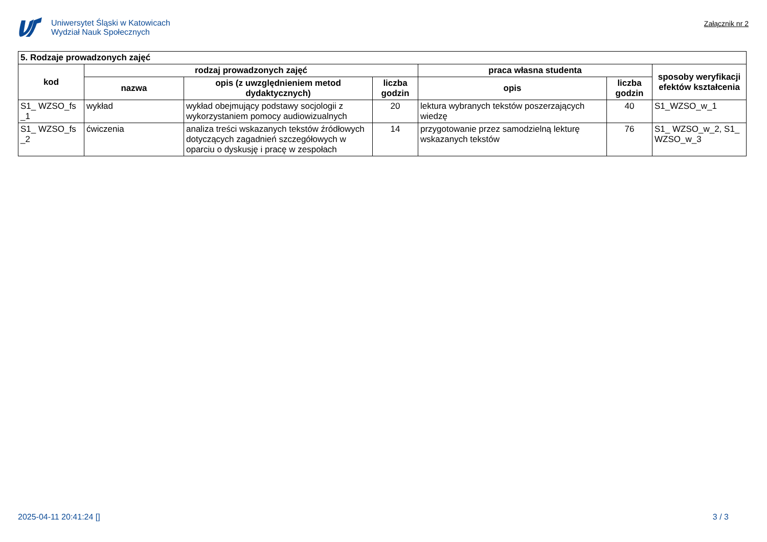Uniwersytet Śląski w Katowicach
Wydział Nauk Społecznych
Załącznik nr 2
| 5. Rodzaje prowadzonych zajęć | | | | | | |
| --- | --- | --- | --- | --- | --- | --- |
| kod | rodzaj prowadzonych zajęć | | | praca własna studenta | | sposoby weryfikacji efektów kształcenia |
| | nazwa | opis (z uwzględnieniem metod dydaktycznych) | liczba godzin | opis | liczba godzin | |
| S1_ WZSO_fs _1 | wykład | wykład obejmujący podstawy socjologii z wykorzystaniem pomocy audiowizualnych | 20 | lektura wybranych tekstów poszerzających wiedzę | 40 | S1_WZSO_w_1 |
| S1_ WZSO_fs _2 | ćwiczenia | analiza treści wskazanych tekstów źródłowych dotyczących zagadnień szczegółowych w oparciu o dyskusję i pracę w zespołach | 14 | przygotowanie przez samodzielną lekturę wskazanych tekstów | 76 | S1_ WZSO_w_2, S1_ WZSO_w_3 |
2025-04-11 20:41:24 [] 3 / 3